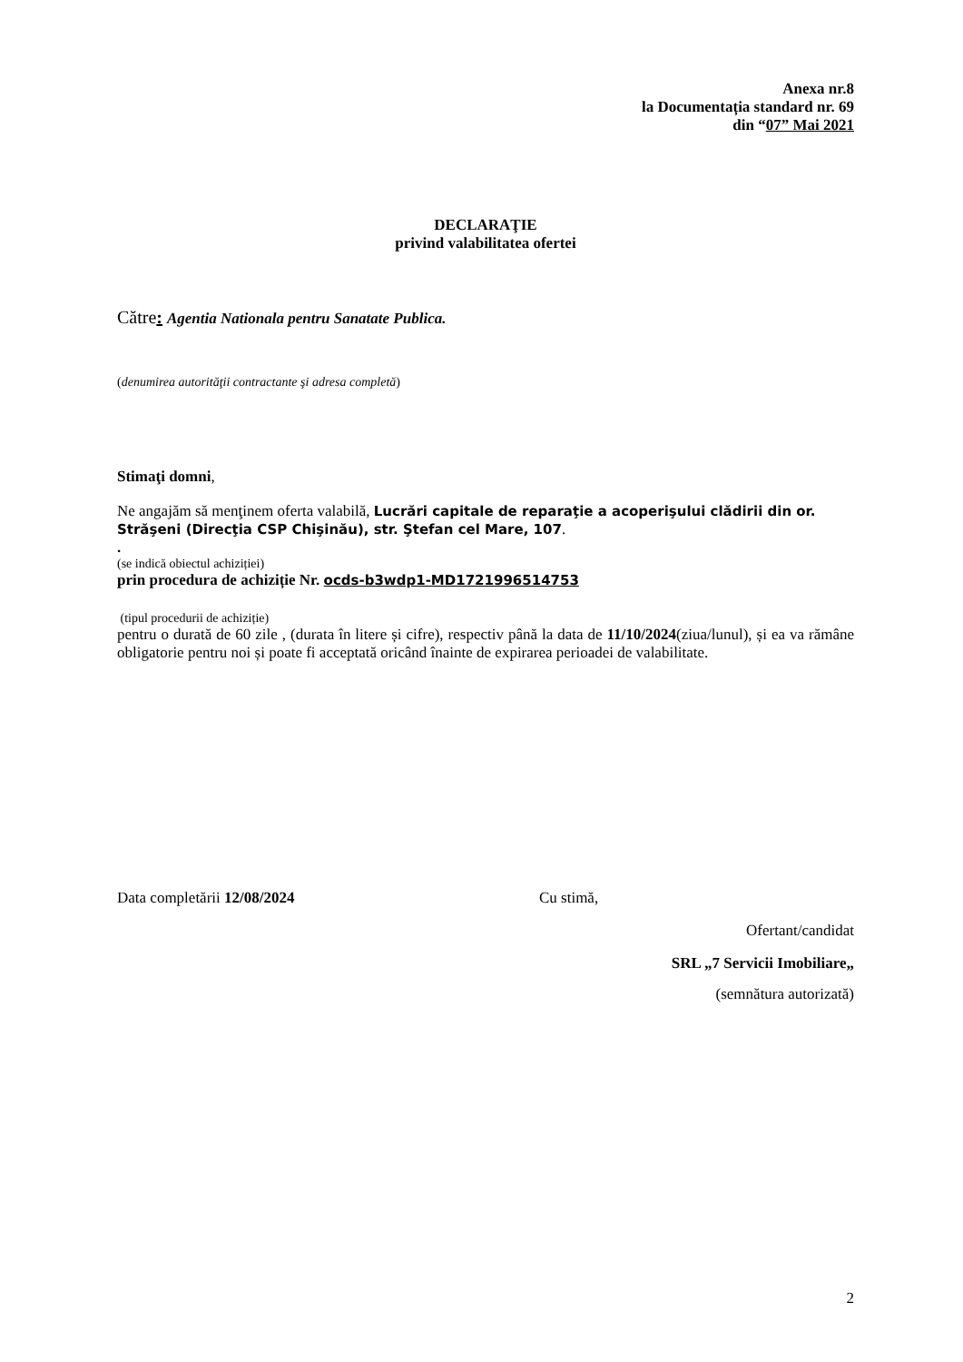Anexa nr.8
la Documentația standard nr. 69
din “07” Mai 2021
DECLARAŢIE
privind valabilitatea ofertei
Către: Agentia Nationala pentru Sanatate Publica.
(denumirea autorităţii contractante şi adresa completă)
Stimaţi domni,
Ne angajăm să menţinem oferta valabilă, Lucrări capitale de reparaţie a acoperişului clădirii din or. Străşeni (Direcţia CSP Chişinău), str. Ştefan cel Mare, 107.
.
(se indică obiectul achiziției)
prin procedura de achiziție Nr. ocds-b3wdp1-MD1721996514753
(tipul procedurii de achiziție)
pentru o durată de 60 zile , (durata în litere și cifre), respectiv până la data de 11/10/2024(ziua/lunul), și ea va rămâne obligatorie pentru noi și poate fi acceptată oricând înainte de expirarea perioadei de valabilitate.
Data completării 12/08/2024 Cu stimă,
Ofertant/candidat
SRL „7 Servicii Imobiliare„
(semnătura autorizată)
2